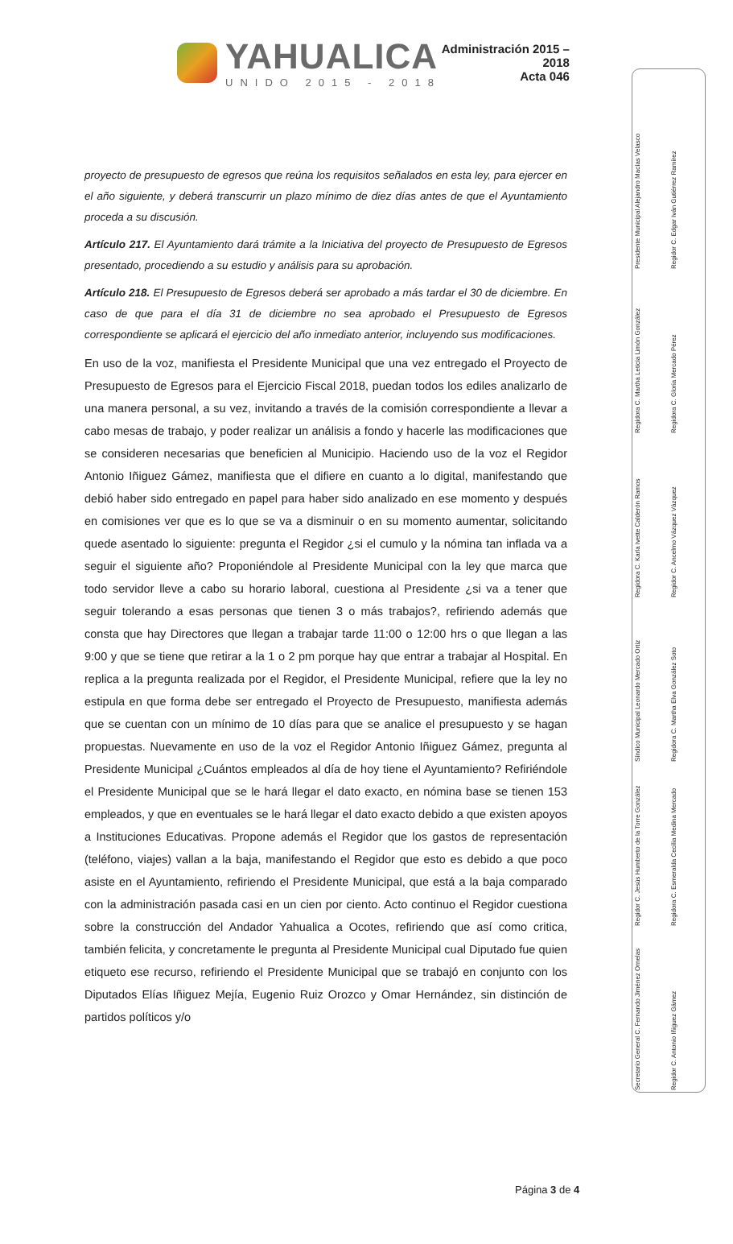YAHUALICA
UNIDO 2015 - 2018
Administración 2015 – 2018
Acta 046
proyecto de presupuesto de egresos que reúna los requisitos señalados en esta ley, para ejercer en el año siguiente, y deberá transcurrir un plazo mínimo de diez días antes de que el Ayuntamiento proceda a su discusión.
Artículo 217. El Ayuntamiento dará trámite a la Iniciativa del proyecto de Presupuesto de Egresos presentado, procediendo a su estudio y análisis para su aprobación.
Artículo 218. El Presupuesto de Egresos deberá ser aprobado a más tardar el 30 de diciembre. En caso de que para el día 31 de diciembre no sea aprobado el Presupuesto de Egresos correspondiente se aplicará el ejercicio del año inmediato anterior, incluyendo sus modificaciones.
En uso de la voz, manifiesta el Presidente Municipal que una vez entregado el Proyecto de Presupuesto de Egresos para el Ejercicio Fiscal 2018, puedan todos los ediles analizarlo de una manera personal, a su vez, invitando a través de la comisión correspondiente a llevar a cabo mesas de trabajo, y poder realizar un análisis a fondo y hacerle las modificaciones que se consideren necesarias que beneficien al Municipio. Haciendo uso de la voz el Regidor Antonio Iñiguez Gámez, manifiesta que el difiere en cuanto a lo digital, manifestando que debió haber sido entregado en papel para haber sido analizado en ese momento y después en comisiones ver que es lo que se va a disminuir o en su momento aumentar, solicitando quede asentado lo siguiente: pregunta el Regidor ¿si el cumulo y la nómina tan inflada va a seguir el siguiente año? Proponiéndole al Presidente Municipal con la ley que marca que todo servidor lleve a cabo su horario laboral, cuestiona al Presidente ¿si va a tener que seguir tolerando a esas personas que tienen 3 o más trabajos?, refiriendo además que consta que hay Directores que llegan a trabajar tarde 11:00 o 12:00 hrs o que llegan a las 9:00 y que se tiene que retirar a la 1 o 2 pm porque hay que entrar a trabajar al Hospital. En replica a la pregunta realizada por el Regidor, el Presidente Municipal, refiere que la ley no estipula en que forma debe ser entregado el Proyecto de Presupuesto, manifiesta además que se cuentan con un mínimo de 10 días para que se analice el presupuesto y se hagan propuestas. Nuevamente en uso de la voz el Regidor Antonio Iñiguez Gámez, pregunta al Presidente Municipal ¿Cuántos empleados al día de hoy tiene el Ayuntamiento? Refiriéndole el Presidente Municipal que se le hará llegar el dato exacto, en nómina base se tienen 153 empleados, y que en eventuales se le hará llegar el dato exacto debido a que existen apoyos a Instituciones Educativas. Propone además el Regidor que los gastos de representación (teléfono, viajes) vallan a la baja, manifestando el Regidor que esto es debido a que poco asiste en el Ayuntamiento, refiriendo el Presidente Municipal, que está a la baja comparado con la administración pasada casi en un cien por ciento. Acto continuo el Regidor cuestiona sobre la construcción del Andador Yahualica a Ocotes, refiriendo que así como critica, también felicita, y concretamente le pregunta al Presidente Municipal cual Diputado fue quien etiqueto ese recurso, refiriendo el Presidente Municipal que se trabajó en conjunto con los Diputados Elías Iñiguez Mejía, Eugenio Ruiz Orozco y Omar Hernández, sin distinción de partidos políticos y/o
Secretario General C. Fernando Jiménez Ornelas
Regidor C. Jesús Humberto de la Torre González
Síndico Municipal Leonardo Mercado Ortiz
Regidora C. Karla Ivette Calderón Ramos
Regidora C. Martha Leticia Limón González
Presidente Municipal Alejandro Macías Velasco
Regidor C. Antonio Iñiguez Gámez
Regidora C. Esmeralda Cecilia Medina Mercado
Regidora C. Martha Elva González Soto
Regidor C. Ancelmo Vázquez Vázquez
Regidora C. Gloria Mercado Pérez
Regidor C. Edgar Iván Gutiérrez Ramírez
Página 3 de 4